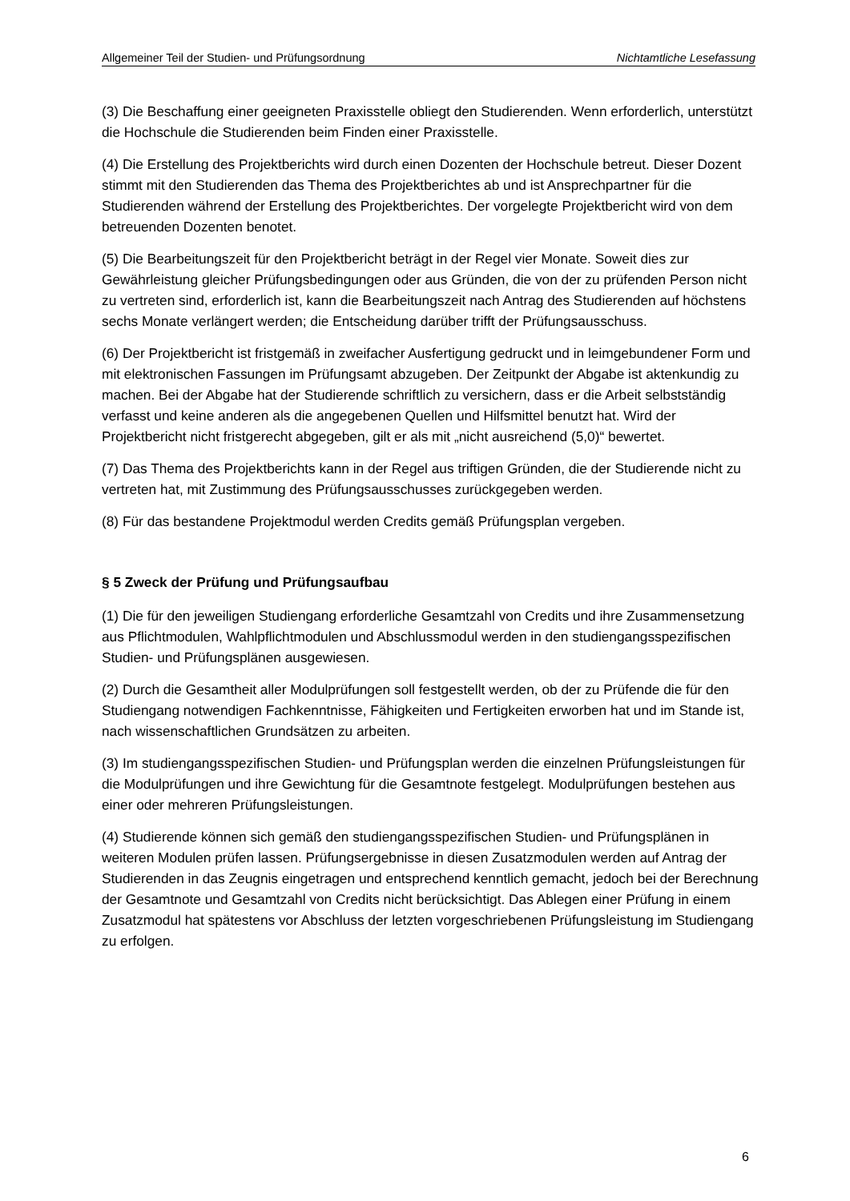Allgemeiner Teil der Studien- und Prüfungsordnung Nichtamtliche Lesefassung
(3) Die Beschaffung einer geeigneten Praxisstelle obliegt den Studierenden. Wenn erforderlich, unterstützt die Hochschule die Studierenden beim Finden einer Praxisstelle.
(4) Die Erstellung des Projektberichts wird durch einen Dozenten der Hochschule betreut. Dieser Dozent stimmt mit den Studierenden das Thema des Projektberichtes ab und ist Ansprechpartner für die Studierenden während der Erstellung des Projektberichtes. Der vorgelegte Projektbericht wird von dem betreuenden Dozenten benotet.
(5) Die Bearbeitungszeit für den Projektbericht beträgt in der Regel vier Monate. Soweit dies zur Gewährleistung gleicher Prüfungsbedingungen oder aus Gründen, die von der zu prüfenden Person nicht zu vertreten sind, erforderlich ist, kann die Bearbeitungszeit nach Antrag des Studierenden auf höchstens sechs Monate verlängert werden; die Entscheidung darüber trifft der Prüfungsausschuss.
(6) Der Projektbericht ist fristgemäß in zweifacher Ausfertigung gedruckt und in leimgebundener Form und mit elektronischen Fassungen im Prüfungsamt abzugeben. Der Zeitpunkt der Abgabe ist aktenkundig zu machen. Bei der Abgabe hat der Studierende schriftlich zu versichern, dass er die Arbeit selbstständig verfasst und keine anderen als die angegebenen Quellen und Hilfsmittel benutzt hat. Wird der Projektbericht nicht fristgerecht abgegeben, gilt er als mit „nicht ausreichend (5,0)“ bewertet.
(7) Das Thema des Projektberichts kann in der Regel aus triftigen Gründen, die der Studierende nicht zu vertreten hat, mit Zustimmung des Prüfungsausschusses zurückgegeben werden.
(8) Für das bestandene Projektmodul werden Credits gemäß Prüfungsplan vergeben.
§ 5 Zweck der Prüfung und Prüfungsaufbau
(1) Die für den jeweiligen Studiengang erforderliche Gesamtzahl von Credits und ihre Zusammensetzung aus Pflichtmodulen, Wahlpflichtmodulen und Abschlussmodul werden in den studiengangsspezifischen Studien- und Prüfungsplänen ausgewiesen.
(2) Durch die Gesamtheit aller Modulprüfungen soll festgestellt werden, ob der zu Prüfende die für den Studiengang notwendigen Fachkenntnisse, Fähigkeiten und Fertigkeiten erworben hat und im Stande ist, nach wissenschaftlichen Grundsätzen zu arbeiten.
(3) Im studiengangsspezifischen Studien- und Prüfungsplan werden die einzelnen Prüfungsleistungen für die Modulprüfungen und ihre Gewichtung für die Gesamtnote festgelegt. Modulprüfungen bestehen aus einer oder mehreren Prüfungsleistungen.
(4) Studierende können sich gemäß den studiengangsspezifischen Studien- und Prüfungsplänen in weiteren Modulen prüfen lassen. Prüfungsergebnisse in diesen Zusatzmodulen werden auf Antrag der Studierenden in das Zeugnis eingetragen und entsprechend kenntlich gemacht, jedoch bei der Berechnung der Gesamtnote und Gesamtzahl von Credits nicht berücksichtigt. Das Ablegen einer Prüfung in einem Zusatzmodul hat spätestens vor Abschluss der letzten vorgeschriebenen Prüfungsleistung im Studiengang zu erfolgen.
6